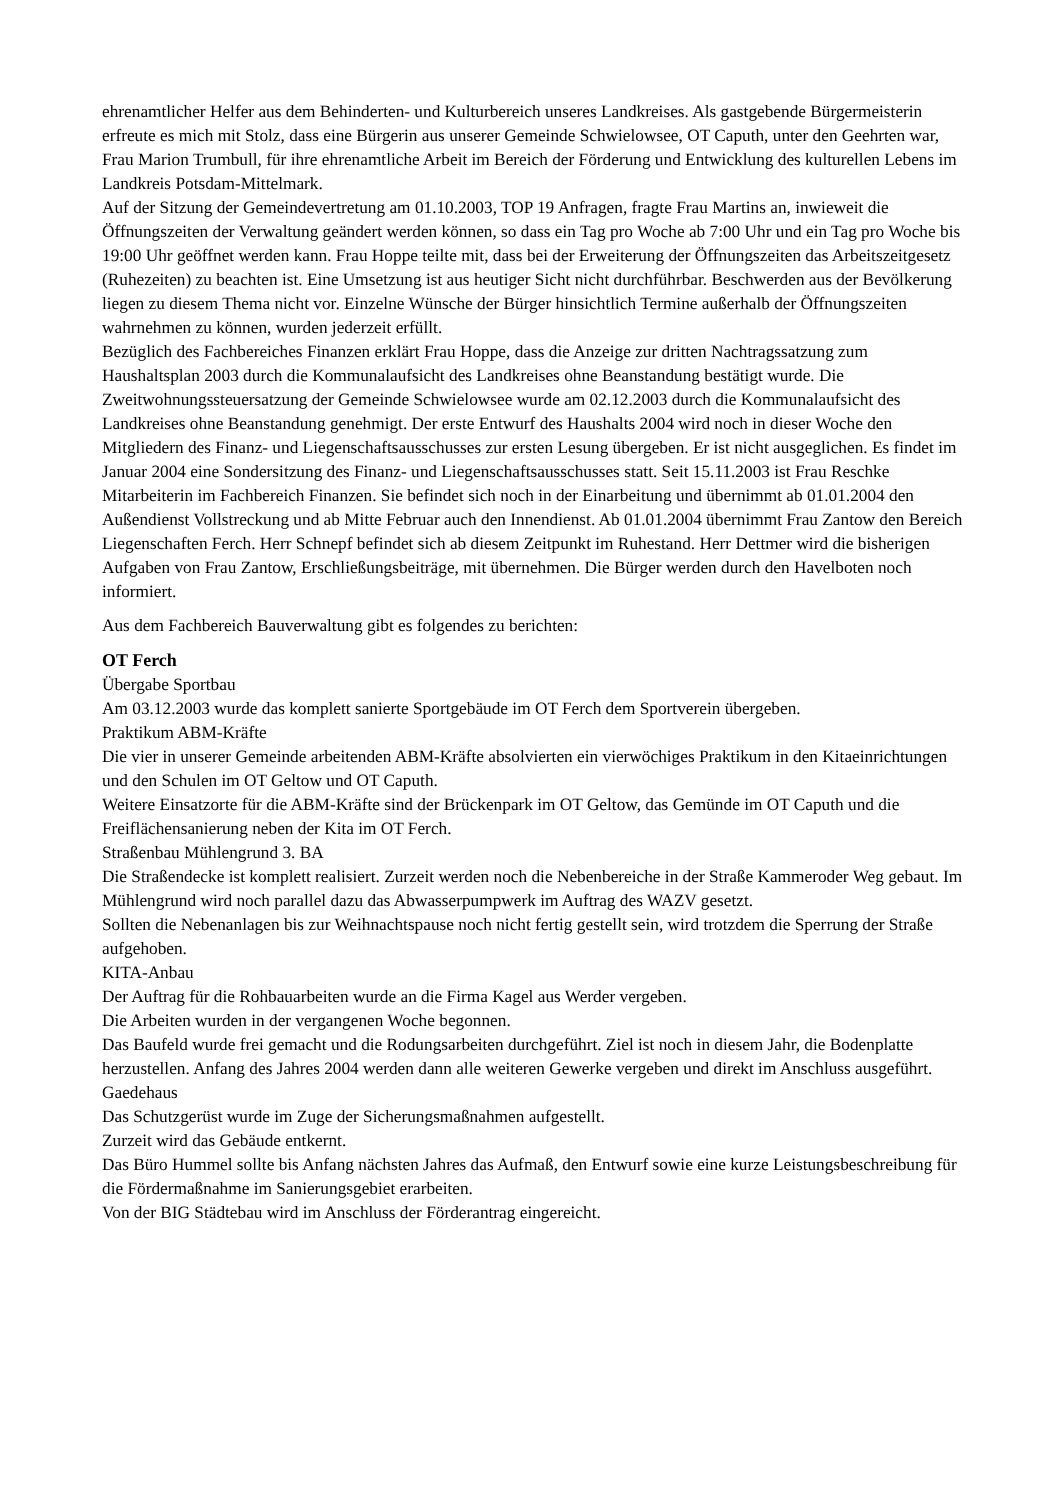ehrenamtlicher Helfer aus dem Behinderten- und Kulturbereich unseres Landkreises. Als gastgebende Bürgermeisterin erfreute es mich mit Stolz, dass eine Bürgerin aus unserer Gemeinde Schwielowsee, OT Caputh, unter den Geehrten war, Frau Marion Trumbull, für ihre ehrenamtliche Arbeit im Bereich der Förderung und Entwicklung des kulturellen Lebens im Landkreis Potsdam-Mittelmark.
Auf der Sitzung der Gemeindevertretung am 01.10.2003, TOP 19 Anfragen, fragte Frau Martins an, inwieweit die Öffnungszeiten der Verwaltung geändert werden können, so dass ein Tag pro Woche ab 7:00 Uhr und ein Tag pro Woche bis 19:00 Uhr geöffnet werden kann. Frau Hoppe teilte mit, dass bei der Erweiterung der Öffnungszeiten das Arbeitszeitgesetz (Ruhezeiten) zu beachten ist. Eine Umsetzung ist aus heutiger Sicht nicht durchführbar. Beschwerden aus der Bevölkerung liegen zu diesem Thema nicht vor. Einzelne Wünsche der Bürger hinsichtlich Termine außerhalb der Öffnungszeiten wahrnehmen zu können, wurden jederzeit erfüllt.
Bezüglich des Fachbereiches Finanzen erklärt Frau Hoppe, dass die Anzeige zur dritten Nachtragssatzung zum Haushaltsplan 2003 durch die Kommunalaufsicht des Landkreises ohne Beanstandung bestätigt wurde. Die Zweitwohnungssteuersatzung der Gemeinde Schwielowsee wurde am 02.12.2003 durch die Kommunalaufsicht des Landkreises ohne Beanstandung genehmigt. Der erste Entwurf des Haushalts 2004 wird noch in dieser Woche den Mitgliedern des Finanz- und Liegenschaftsausschusses zur ersten Lesung übergeben. Er ist nicht ausgeglichen. Es findet im Januar 2004 eine Sondersitzung des Finanz- und Liegenschaftsausschusses statt. Seit 15.11.2003 ist Frau Reschke Mitarbeiterin im Fachbereich Finanzen. Sie befindet sich noch in der Einarbeitung und übernimmt ab 01.01.2004 den Außendienst Vollstreckung und ab Mitte Februar auch den Innendienst. Ab 01.01.2004 übernimmt Frau Zantow den Bereich Liegenschaften Ferch. Herr Schnepf befindet sich ab diesem Zeitpunkt im Ruhestand. Herr Dettmer wird die bisherigen Aufgaben von Frau Zantow, Erschließungsbeiträge, mit übernehmen. Die Bürger werden durch den Havelboten noch informiert.
Aus dem Fachbereich Bauverwaltung gibt es folgendes zu berichten:
OT Ferch
Übergabe Sportbau
Am 03.12.2003 wurde das komplett sanierte Sportgebäude im OT Ferch dem Sportverein übergeben.
Praktikum ABM-Kräfte
Die vier in unserer Gemeinde arbeitenden ABM-Kräfte absolvierten ein vierwöchiges Praktikum in den Kitaeinrichtungen und den Schulen im OT Geltow und OT Caputh.
Weitere Einsatzorte für die ABM-Kräfte sind der Brückenpark im OT Geltow, das Gemünde im OT Caputh und die Freiflächensanierung neben der Kita im OT Ferch.
Straßenbau Mühlengrund 3. BA
Die Straßendecke ist komplett realisiert. Zurzeit werden noch die Nebenbereiche in der Straße Kammeroder Weg gebaut. Im Mühlengrund wird noch parallel dazu das Abwasserpumpwerk im Auftrag des WAZV gesetzt.
Sollten die Nebenanlagen bis zur Weihnachtspause noch nicht fertig gestellt sein, wird trotzdem die Sperrung der Straße aufgehoben.
KITA-Anbau
Der Auftrag für die Rohbauarbeiten wurde an die Firma Kagel aus Werder vergeben.
Die Arbeiten wurden in der vergangenen Woche begonnen.
Das Baufeld wurde frei gemacht und die Rodungsarbeiten durchgeführt. Ziel ist noch in diesem Jahr, die Bodenplatte herzustellen. Anfang des Jahres 2004 werden dann alle weiteren Gewerke vergeben und direkt im Anschluss ausgeführt.
Gaedehaus
Das Schutzgerüst wurde im Zuge der Sicherungsmaßnahmen aufgestellt.
Zurzeit wird das Gebäude entkernt.
Das Büro Hummel sollte bis Anfang nächsten Jahres das Aufmaß, den Entwurf sowie eine kurze Leistungsbeschreibung für die Fördermaßnahme im Sanierungsgebiet erarbeiten.
Von der BIG Städtebau wird im Anschluss der Förderantrag eingereicht.